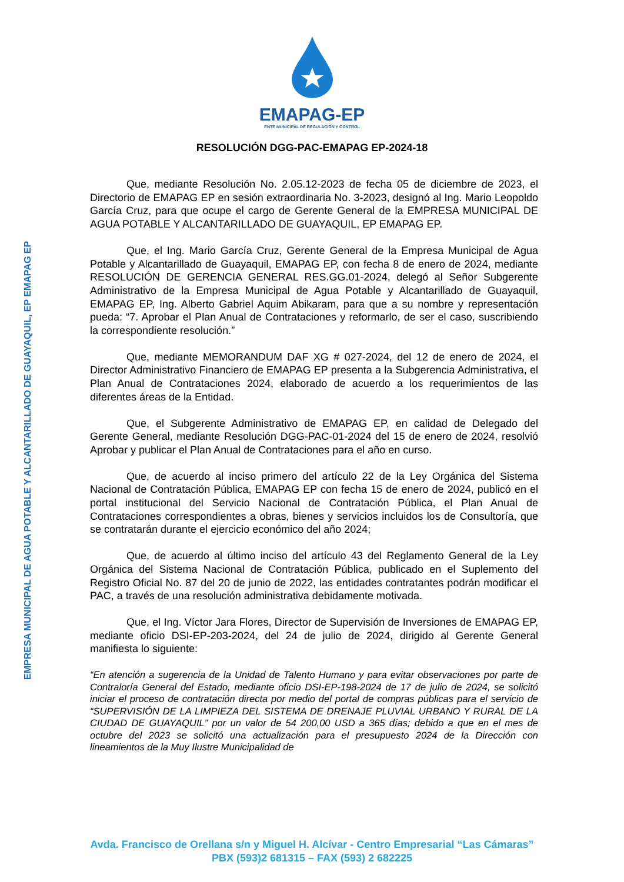EMPRESA MUNICIPAL DE AGUA POTABLE Y ALCANTARILLADO DE GUAYAQUIL, EP EMAPAG EP
EMAPAG-EP
ENTE MUNICIPAL DE REGULACIÓN Y CONTROL
RESOLUCIÓN DGG-PAC-EMAPAG EP-2024-18
Que, mediante Resolución No. 2.05.12-2023 de fecha 05 de diciembre de 2023, el Directorio de EMAPAG EP en sesión extraordinaria No. 3-2023, designó al Ing. Mario Leopoldo García Cruz, para que ocupe el cargo de Gerente General de la EMPRESA MUNICIPAL DE AGUA POTABLE Y ALCANTARILLADO DE GUAYAQUIL, EP EMAPAG EP.
Que, el Ing. Mario García Cruz, Gerente General de la Empresa Municipal de Agua Potable y Alcantarillado de Guayaquil, EMAPAG EP, con fecha 8 de enero de 2024, mediante RESOLUCIÓN DE GERENCIA GENERAL RES.GG.01-2024, delegó al Señor Subgerente Administrativo de la Empresa Municipal de Agua Potable y Alcantarillado de Guayaquil, EMAPAG EP, Ing. Alberto Gabriel Aquim Abikaram, para que a su nombre y representación pueda: “7. Aprobar el Plan Anual de Contrataciones y reformarlo, de ser el caso, suscribiendo la correspondiente resolución.”
Que, mediante MEMORANDUM DAF XG # 027-2024, del 12 de enero de 2024, el Director Administrativo Financiero de EMAPAG EP presenta a la Subgerencia Administrativa, el Plan Anual de Contrataciones 2024, elaborado de acuerdo a los requerimientos de las diferentes áreas de la Entidad.
Que, el Subgerente Administrativo de EMAPAG EP, en calidad de Delegado del Gerente General, mediante Resolución DGG-PAC-01-2024 del 15 de enero de 2024, resolvió Aprobar y publicar el Plan Anual de Contrataciones para el año en curso.
Que, de acuerdo al inciso primero del artículo 22 de la Ley Orgánica del Sistema Nacional de Contratación Pública, EMAPAG EP con fecha 15 de enero de 2024, publicó en el portal institucional del Servicio Nacional de Contratación Pública, el Plan Anual de Contrataciones correspondientes a obras, bienes y servicios incluidos los de Consultoría, que se contratarán durante el ejercicio económico del año 2024;
Que, de acuerdo al último inciso del artículo 43 del Reglamento General de la Ley Orgánica del Sistema Nacional de Contratación Pública, publicado en el Suplemento del Registro Oficial No. 87 del 20 de junio de 2022, las entidades contratantes podrán modificar el PAC, a través de una resolución administrativa debidamente motivada.
Que, el Ing. Víctor Jara Flores, Director de Supervisión de Inversiones de EMAPAG EP, mediante oficio DSI-EP-203-2024, del 24 de julio de 2024, dirigido al Gerente General manifiesta lo siguiente:
“En atención a sugerencia de la Unidad de Talento Humano y para evitar observaciones por parte de Contraloría General del Estado, mediante oficio DSI-EP-198-2024 de 17 de julio de 2024, se solicitó iniciar el proceso de contratación directa por medio del portal de compras públicas para el servicio de “SUPERVISIÓN DE LA LIMPIEZA DEL SISTEMA DE DRENAJE PLUVIAL URBANO Y RURAL DE LA CIUDAD DE GUAYAQUIL” por un valor de 54 200,00 USD a 365 días; debido a que en el mes de octubre del 2023 se solicitó una actualización para el presupuesto 2024 de la Dirección con lineamientos de la Muy Ilustre Municipalidad de
Avda. Francisco de Orellana s/n y Miguel H. Alcívar - Centro Empresarial “Las Cámaras”
PBX (593)2 681315 – FAX (593) 2 682225